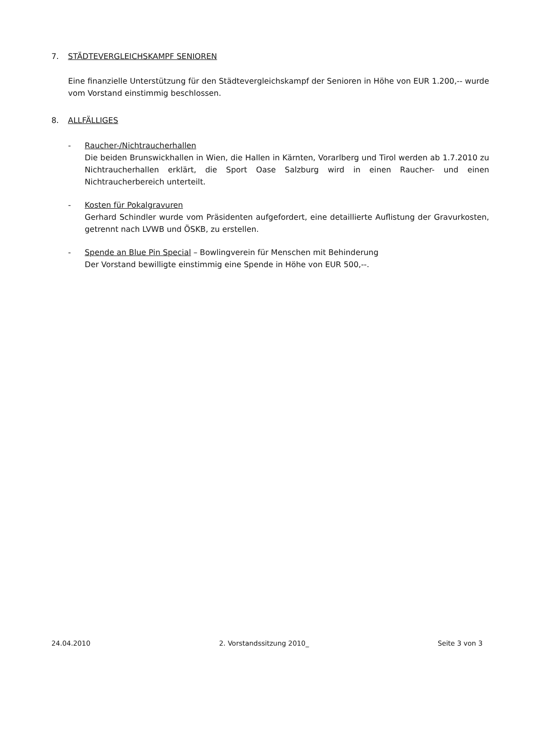7. STÄDTEVERGLEICHSKAMPF SENIOREN
Eine finanzielle Unterstützung für den Städtevergleichskampf der Senioren in Höhe von EUR 1.200,-- wurde vom Vorstand einstimmig beschlossen.
8. ALLFÄLLIGES
- Raucher-/Nichtraucherhallen
Die beiden Brunswickhallen in Wien, die Hallen in Kärnten, Vorarlberg und Tirol werden ab 1.7.2010 zu Nichtraucherhallen erklärt, die Sport Oase Salzburg wird in einen Raucher- und einen Nichtraucherbereich unterteilt.
- Kosten für Pokalgravuren
Gerhard Schindler wurde vom Präsidenten aufgefordert, eine detaillierte Auflistung der Gravurkosten, getrennt nach LVWB und ÖSKB, zu erstellen.
- Spende an Blue Pin Special – Bowlingverein für Menschen mit Behinderung
Der Vorstand bewilligte einstimmig eine Spende in Höhe von EUR 500,--.
24.04.2010 2. Vorstandssitzung 2010_ Seite 3 von 3